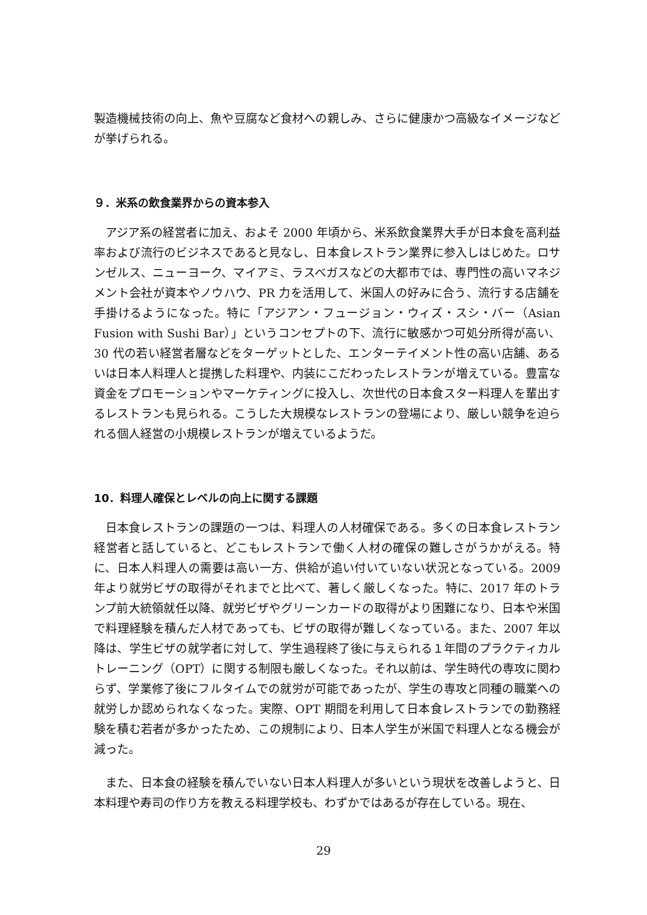製造機械技術の向上、魚や豆腐など食材への親しみ、さらに健康かつ高級なイメージなどが挙げられる。
９．米系の飲食業界からの資本参入
アジア系の経営者に加え、およそ 2000 年頃から、米系飲食業界大手が日本食を高利益率および流行のビジネスであると見なし、日本食レストラン業界に参入しはじめた。ロサンゼルス、ニューヨーク、マイアミ、ラスベガスなどの大都市では、専門性の高いマネジメント会社が資本やノウハウ、PR 力を活用して、米国人の好みに合う、流行する店舗を手掛けるようになった。特に「アジアン・フュージョン・ウィズ・スシ・バー（Asian Fusion with Sushi Bar）」というコンセプトの下、流行に敏感かつ可処分所得が高い、30 代の若い経営者層などをターゲットとした、エンターテイメント性の高い店舗、あるいは日本人料理人と提携した料理や、内装にこだわったレストランが増えている。豊富な資金をプロモーションやマーケティングに投入し、次世代の日本食スター料理人を輩出するレストランも見られる。こうした大規模なレストランの登場により、厳しい競争を迫られる個人経営の小規模レストランが増えているようだ。
10．料理人確保とレベルの向上に関する課題
日本食レストランの課題の一つは、料理人の人材確保である。多くの日本食レストラン経営者と話していると、どこもレストランで働く人材の確保の難しさがうかがえる。特に、日本人料理人の需要は高い一方、供給が追い付いていない状況となっている。2009 年より就労ビザの取得がそれまでと比べて、著しく厳しくなった。特に、2017 年のトランプ前大統領就任以降、就労ビザやグリーンカードの取得がより困難になり、日本や米国で料理経験を積んだ人材であっても、ビザの取得が難しくなっている。また、2007 年以降は、学生ビザの就学者に対して、学生過程終了後に与えられる１年間のプラクティカルトレーニング（OPT）に関する制限も厳しくなった。それ以前は、学生時代の専攻に関わらず、学業修了後にフルタイムでの就労が可能であったが、学生の専攻と同種の職業への就労しか認められなくなった。実際、OPT 期間を利用して日本食レストランでの勤務経験を積む若者が多かったため、この規制により、日本人学生が米国で料理人となる機会が減った。
また、日本食の経験を積んでいない日本人料理人が多いという現状を改善しようと、日本料理や寿司の作り方を教える料理学校も、わずかではあるが存在している。現在、
29